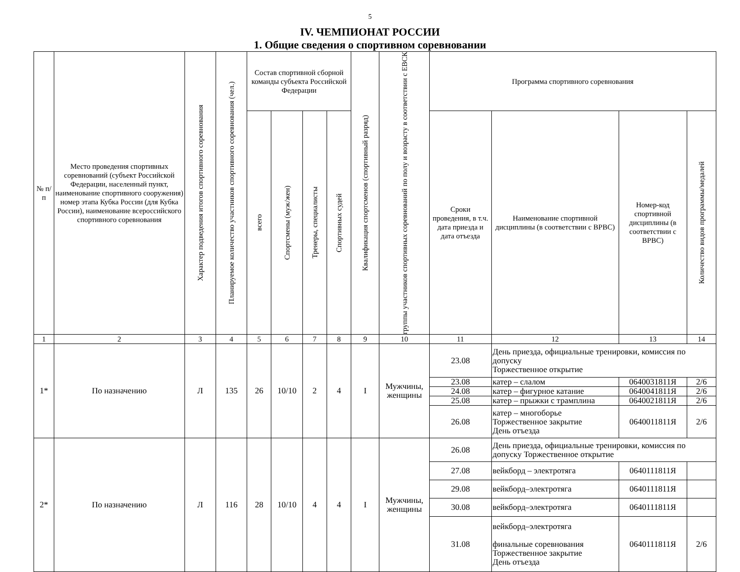5
IV. ЧЕМПИОНАТ РОССИИ
1. Общие сведения о спортивном соревновании
| № п/п | Место проведения спортивных соревнований (субъект Российской Федерации, населенный пункт, наименование спортивного сооружения) номер этапа Кубка России (для Кубка России), наименование всероссийского спортивного соревнования | Характер подведения итогов спортивного соревнования | Планируемое количество участников спортивного соревнования (чел.) | Состав спортивной сборной команды субъекта Российской Федерации | | | | Квалификация спортсменов (спортивный разряд) | группы участников спортивных соревнований по полу и возрасту в соответствии с ЕВСК | Программа спортивного соревнования | | | |
| --- | --- | --- | --- | --- | --- | --- | --- | --- | --- | --- | --- | --- | --- |
| | | | | всего | Спортсмены (муж/жен) | Тренеры, специалисты | Спортивных судей | | | Сроки проведения, в т.ч. дата приезда и дата отъезда | Наименование спортивной дисциплины (в соответствии с ВРВС) | Номер-код спортивной дисциплины (в соответствии с ВРВС) | Количество видов программы/медалей |
| 1 | 2 | 3 | 4 | 5 | 6 | 7 | 8 | 9 | 10 | 11 | 12 | 13 | 14 |
| 1* | По назначению | Л | 135 | 26 | 10/10 | 2 | 4 | I | Мужчины, женщины | 23.08 | День приезда, официальные тренировки, комиссия по допуску Торжественное открытие | | |
| | | | | | | | | | | 23.08 | катер – слалом | 0640031811Я | 2/6 |
| | | | | | | | | | | 24.08 | катер – фигурное катание | 0640041811Я | 2/6 |
| | | | | | | | | | | 25.08 | катер – прыжки с трамплина | 0640021811Я | 2/6 |
| | | | | | | | | | | 26.08 | катер – многоборье Торжественное закрытие День отъезда | 0640011811Я | 2/6 |
| 2* | По назначению | Л | 116 | 28 | 10/10 | 4 | 4 | I | Мужчины, женщины | 26.08 | День приезда, официальные тренировки, комиссия по допуску Торжественное открытие | | |
| | | | | | | | | | | 27.08 | вейкборд – электротяга | 0640111811Я | |
| | | | | | | | | | | 29.08 | вейкборд–электротяга | 0640111811Я | |
| | | | | | | | | | | 30.08 | вейкборд–электротяга | 0640111811Я | |
| | | | | | | | | | | 31.08 | вейкборд–электротяга финальные соревнования Торжественное закрытие День отъезда | 0640111811Я | 2/6 |